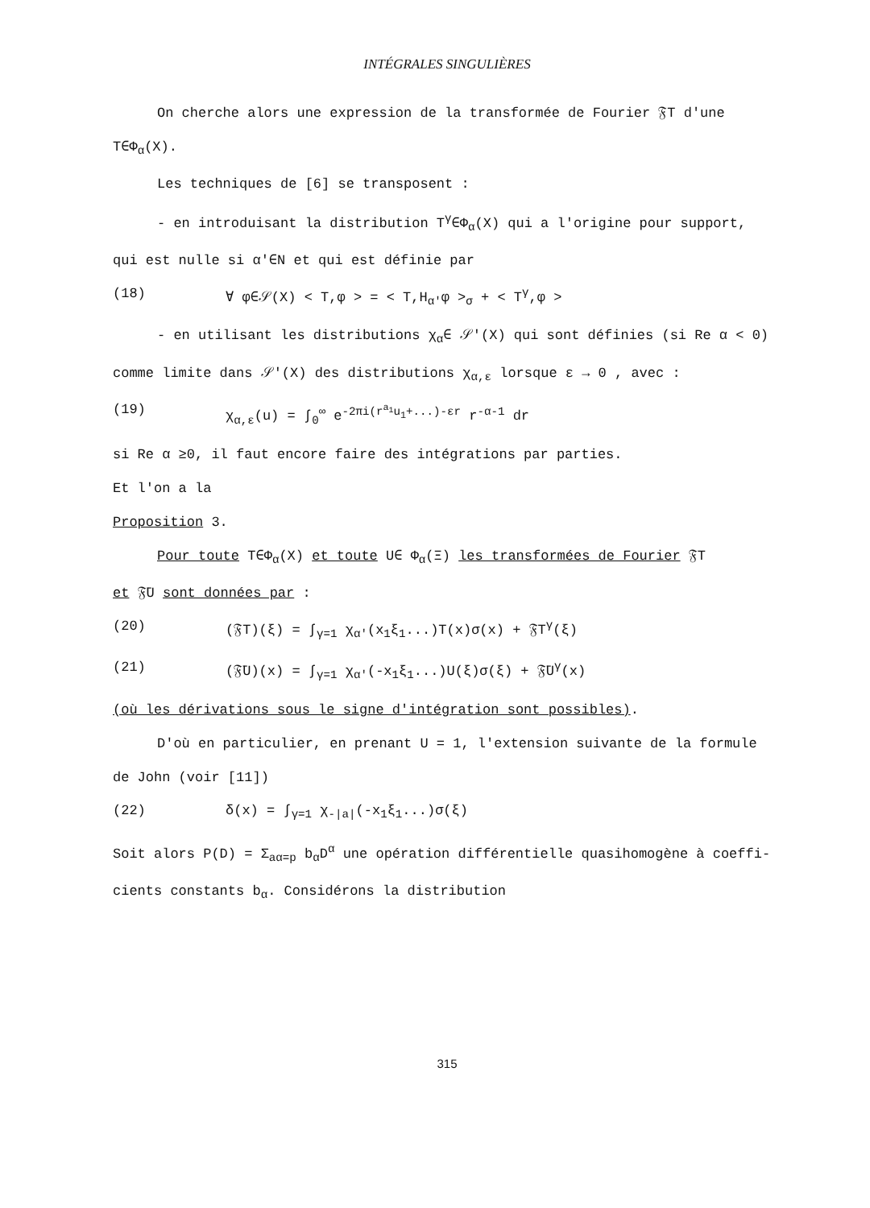INTÉGRALES SINGULIÈRES
On cherche alors une expression de la transformée de Fourier 𝔉T d'une
T∈Φ<sub>α</sub>(X).
Les techniques de [6] se transposent :
- en introduisant la distribution T<sup>γ</sup>∈Φ<sub>α</sub>(X) qui a l'origine pour support,
qui est nulle si α'∈N et qui est définie par
(18) ∀ φ∈𝒮(X) < T,φ > = < T,H<sub>α'</sub>φ ><sub>σ</sub> + < T<sup>γ</sup>,φ >
- en utilisant les distributions χ<sub>α</sub>∈ 𝒮'(X) qui sont définies (si Re α < 0)
comme limite dans 𝒮'(X) des distributions χ<sub>α,ε</sub> lorsque ε → 0 , avec :
(19) χ<sub>α,ε</sub>(u) = ∫<sub>0</sub><sup>∞</sup> e<sup>-2πi(r<sup>a<sub>1</sub></sup>u<sub>1</sub>+...)-εr</sup> r<sup>-α-1</sup> dr
si Re α ≥0, il faut encore faire des intégrations par parties.
Et l'on a la
Proposition 3.
Pour toute T∈Φ<sub>α</sub>(X) et toute U∈ Φ<sub>α</sub>(Ξ) les transformées de Fourier 𝔉T
et 𝔉̄U sont données par :
(20) (𝔉T)(ξ) = ∫<sub>γ=1</sub> χ<sub>α'</sub>(x<sub>1</sub>ξ<sub>1</sub>...)T(x)σ(x) + 𝔉T<sup>γ</sup>(ξ)
(21) (𝔉̄U)(x) = ∫<sub>γ=1</sub> χ<sub>α'</sub>(-x<sub>1</sub>ξ<sub>1</sub>...)U(ξ)σ(ξ) + 𝔉̄U<sup>γ</sup>(x)
(où les dérivations sous le signe d'intégration sont possibles).
D'où en particulier, en prenant U = 1, l'extension suivante de la formule
de John (voir [11])
(22) δ(x) = ∫<sub>γ=1</sub> χ<sub>-|a|</sub>(-x<sub>1</sub>ξ<sub>1</sub>...)σ(ξ)
Soit alors P(D) = Σ<sub>aα=p</sub> b<sub>α</sub>D<sup>α</sup> une opération différentielle quasihomogène à coeffi-
cients constants b<sub>α</sub>. Considérons la distribution
315